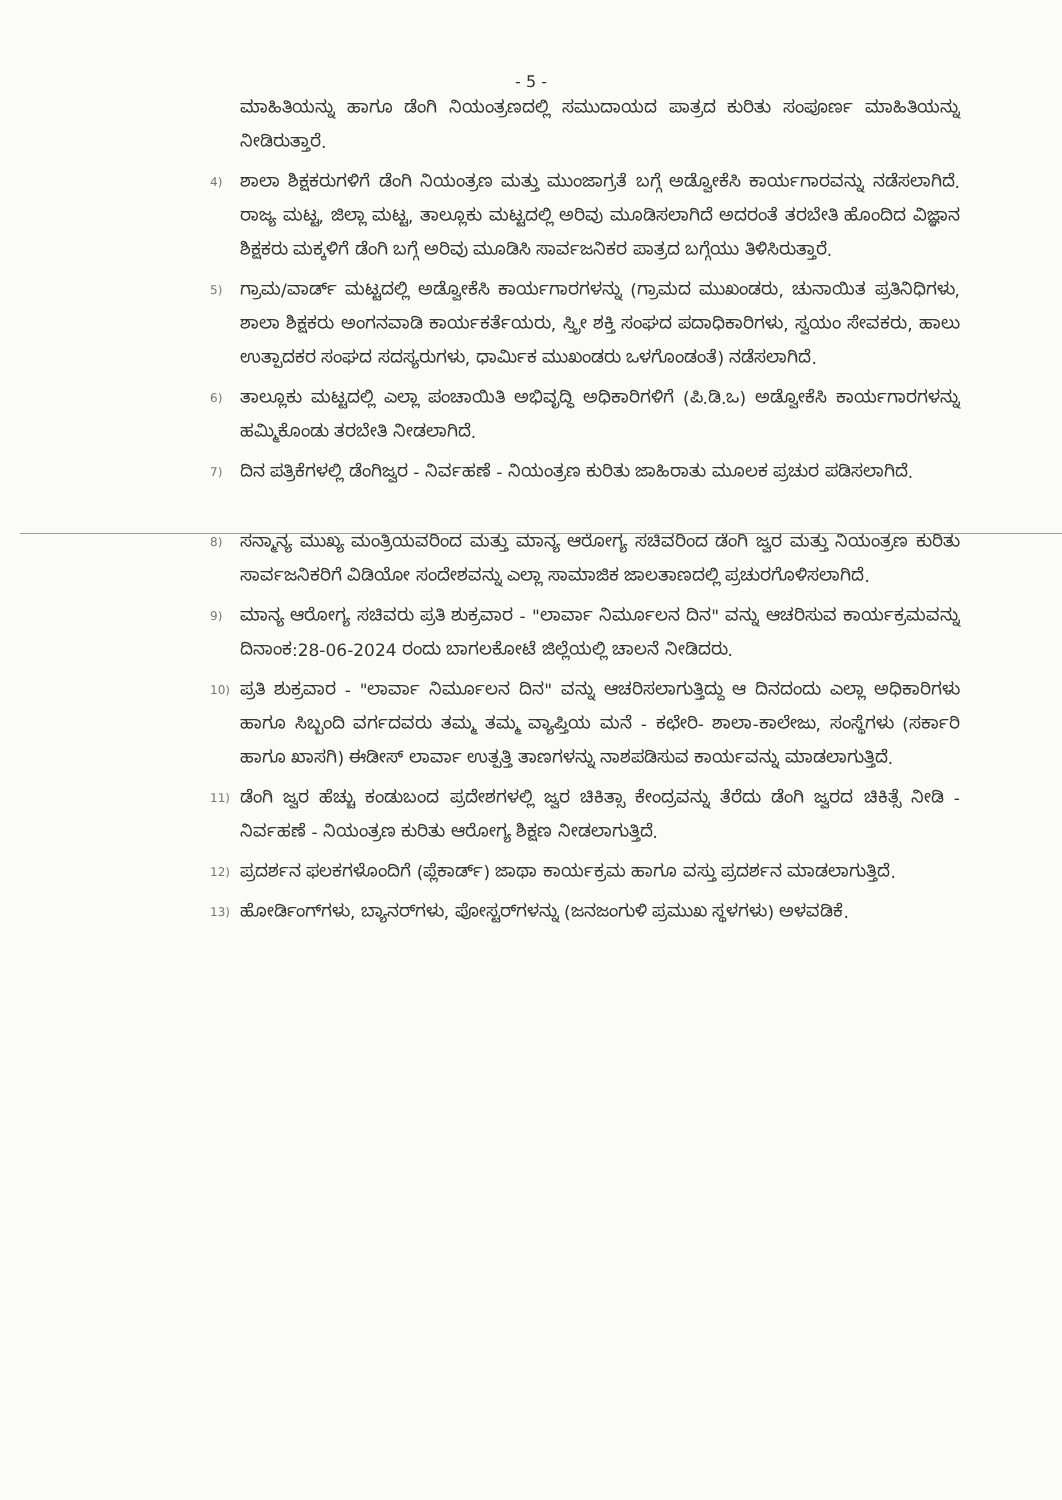- 5 -
ಮಾಹಿತಿಯನ್ನು ಹಾಗೂ ಡೆಂಗಿ ನಿಯಂತ್ರಣದಲ್ಲಿ ಸಮುದಾಯದ ಪಾತ್ರದ ಕುರಿತು ಸಂಪೂರ್ಣ ಮಾಹಿತಿಯನ್ನು ನೀಡಿರುತ್ತಾರೆ.
4)
ಶಾಲಾ ಶಿಕ್ಷಕರುಗಳಿಗೆ ಡೆಂಗಿ ನಿಯಂತ್ರಣ ಮತ್ತು ಮುಂಜಾಗ್ರತೆ ಬಗ್ಗೆ ಅಡ್ವೋಕೆಸಿ ಕಾರ್ಯಗಾರವನ್ನು ನಡೆಸಲಾಗಿದೆ. ರಾಜ್ಯ ಮಟ್ಟ, ಜಿಲ್ಲಾ ಮಟ್ಟ, ತಾಲ್ಲೂಕು ಮಟ್ಟದಲ್ಲಿ ಅರಿವು ಮೂಡಿಸಲಾಗಿದೆ ಅದರಂತೆ ತರಬೇತಿ ಹೊಂದಿದ ವಿಜ್ಞಾನ ಶಿಕ್ಷಕರು ಮಕ್ಕಳಿಗೆ ಡೆಂಗಿ ಬಗ್ಗೆ ಅರಿವು ಮೂಡಿಸಿ ಸಾರ್ವಜನಿಕರ ಪಾತ್ರದ ಬಗ್ಗೆಯು ತಿಳಿಸಿರುತ್ತಾರೆ.
5)
ಗ್ರಾಮ/ವಾರ್ಡ್ ಮಟ್ಟದಲ್ಲಿ ಅಡ್ವೋಕೆಸಿ ಕಾರ್ಯಗಾರಗಳನ್ನು (ಗ್ರಾಮದ ಮುಖಂಡರು, ಚುನಾಯಿತ ಪ್ರತಿನಿಧಿಗಳು, ಶಾಲಾ ಶಿಕ್ಷಕರು ಅಂಗನವಾಡಿ ಕಾರ್ಯಕರ್ತೆಯರು, ಸ್ತ್ರೀ ಶಕ್ತಿ ಸಂಘದ ಪದಾಧಿಕಾರಿಗಳು, ಸ್ವಯಂ ಸೇವಕರು, ಹಾಲು ಉತ್ಪಾದಕರ ಸಂಘದ ಸದಸ್ಯರುಗಳು, ಧಾರ್ಮಿಕ ಮುಖಂಡರು ಒಳಗೊಂಡಂತೆ) ನಡೆಸಲಾಗಿದೆ.
6)
ತಾಲ್ಲೂಕು ಮಟ್ಟದಲ್ಲಿ ಎಲ್ಲಾ ಪಂಚಾಯಿತಿ ಅಭಿವೃದ್ಧಿ ಅಧಿಕಾರಿಗಳಿಗೆ (ಪಿ.ಡಿ.ಒ) ಅಡ್ವೋಕೆಸಿ ಕಾರ್ಯಗಾರಗಳನ್ನು ಹಮ್ಮಿಕೊಂಡು ತರಬೇತಿ ನೀಡಲಾಗಿದೆ.
7)
ದಿನ ಪತ್ರಿಕೆಗಳಲ್ಲಿ ಡೆಂಗಿಜ್ವರ - ನಿರ್ವಹಣೆ - ನಿಯಂತ್ರಣ ಕುರಿತು ಜಾಹಿರಾತು ಮೂಲಕ ಪ್ರಚುರ ಪಡಿಸಲಾಗಿದೆ.
8)
ಸನ್ಮಾನ್ಯ ಮುಖ್ಯ ಮಂತ್ರಿಯವರಿಂದ ಮತ್ತು ಮಾನ್ಯ ಆರೋಗ್ಯ ಸಚಿವರಿಂದ ಡೆಂಗಿ ಜ್ವರ ಮತ್ತು ನಿಯಂತ್ರಣ ಕುರಿತು ಸಾರ್ವಜನಿಕರಿಗೆ ವಿಡಿಯೋ ಸಂದೇಶವನ್ನು ಎಲ್ಲಾ ಸಾಮಾಜಿಕ ಜಾಲತಾಣದಲ್ಲಿ ಪ್ರಚುರಗೊಳಿಸಲಾಗಿದೆ.
9)
ಮಾನ್ಯ ಆರೋಗ್ಯ ಸಚಿವರು ಪ್ರತಿ ಶುಕ್ರವಾರ - "ಲಾರ್ವಾ ನಿರ್ಮೂಲನ ದಿನ" ವನ್ನು ಆಚರಿಸುವ ಕಾರ್ಯಕ್ರಮವನ್ನು ದಿನಾಂಕ:28-06-2024 ರಂದು ಬಾಗಲಕೋಟೆ ಜಿಲ್ಲೆಯಲ್ಲಿ ಚಾಲನೆ ನೀಡಿದರು.
10)
ಪ್ರತಿ ಶುಕ್ರವಾರ - "ಲಾರ್ವಾ ನಿರ್ಮೂಲನ ದಿನ" ವನ್ನು ಆಚರಿಸಲಾಗುತ್ತಿದ್ದು ಆ ದಿನದಂದು ಎಲ್ಲಾ ಅಧಿಕಾರಿಗಳು ಹಾಗೂ ಸಿಬ್ಬಂದಿ ವರ್ಗದವರು ತಮ್ಮ ತಮ್ಮ ವ್ಯಾಪ್ತಿಯ ಮನೆ - ಕಛೇರಿ- ಶಾಲಾ-ಕಾಲೇಜು, ಸಂಸ್ಥೆಗಳು (ಸರ್ಕಾರಿ ಹಾಗೂ ಖಾಸಗಿ) ಈಡೀಸ್ ಲಾರ್ವಾ ಉತ್ಪತ್ತಿ ತಾಣಗಳನ್ನು ನಾಶಪಡಿಸುವ ಕಾರ್ಯವನ್ನು ಮಾಡಲಾಗುತ್ತಿದೆ.
11)
ಡೆಂಗಿ ಜ್ವರ ಹೆಚ್ಚು ಕಂಡುಬಂದ ಪ್ರದೇಶಗಳಲ್ಲಿ ಜ್ವರ ಚಿಕಿತ್ಸಾ ಕೇಂದ್ರವನ್ನು ತೆರೆದು ಡೆಂಗಿ ಜ್ವರದ ಚಿಕಿತ್ಸೆ ನೀಡಿ - ನಿರ್ವಹಣೆ - ನಿಯಂತ್ರಣ ಕುರಿತು ಆರೋಗ್ಯ ಶಿಕ್ಷಣ ನೀಡಲಾಗುತ್ತಿದೆ.
12)
ಪ್ರದರ್ಶನ ಫಲಕಗಳೊಂದಿಗೆ (ಪ್ಲೆಕಾರ್ಡ್) ಜಾಥಾ ಕಾರ್ಯಕ್ರಮ ಹಾಗೂ ವಸ್ತು ಪ್ರದರ್ಶನ ಮಾಡಲಾಗುತ್ತಿದೆ.
13)
ಹೋರ್ಡಿಂಗ್‌ಗಳು, ಬ್ಯಾನರ್‌ಗಳು, ಪೋಸ್ಟರ್‌ಗಳನ್ನು (ಜನಜಂಗುಳಿ ಪ್ರಮುಖ ಸ್ಥಳಗಳು) ಅಳವಡಿಕೆ.